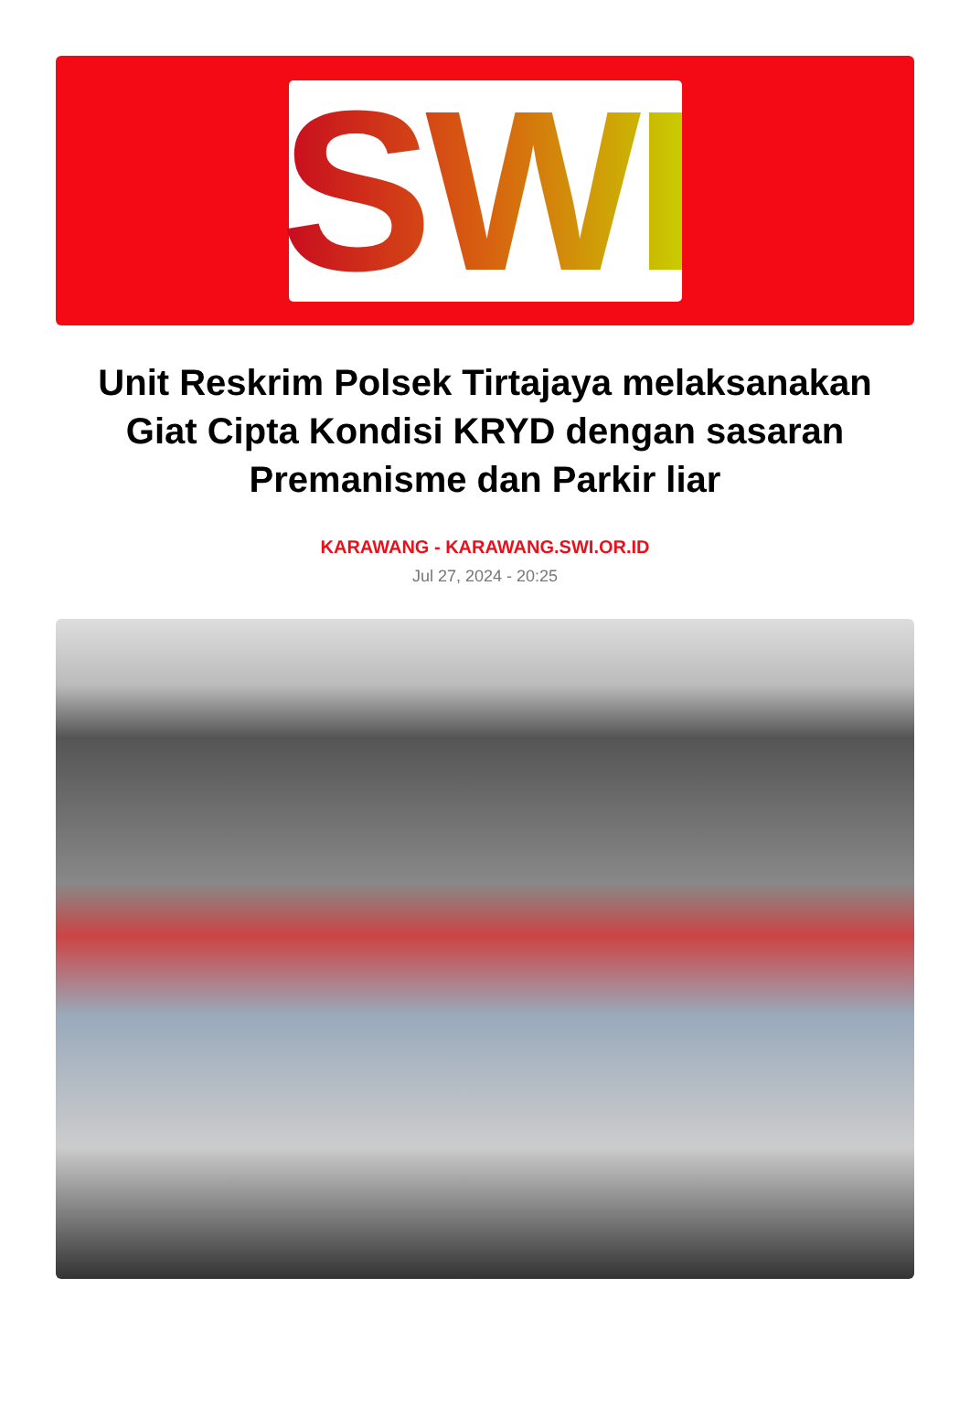SWI
Unit Reskrim Polsek Tirtajaya melaksanakan Giat Cipta Kondisi KRYD dengan sasaran Premanisme dan Parkir liar
KARAWANG - KARAWANG.SWI.OR.ID
Jul 27, 2024 - 20:25